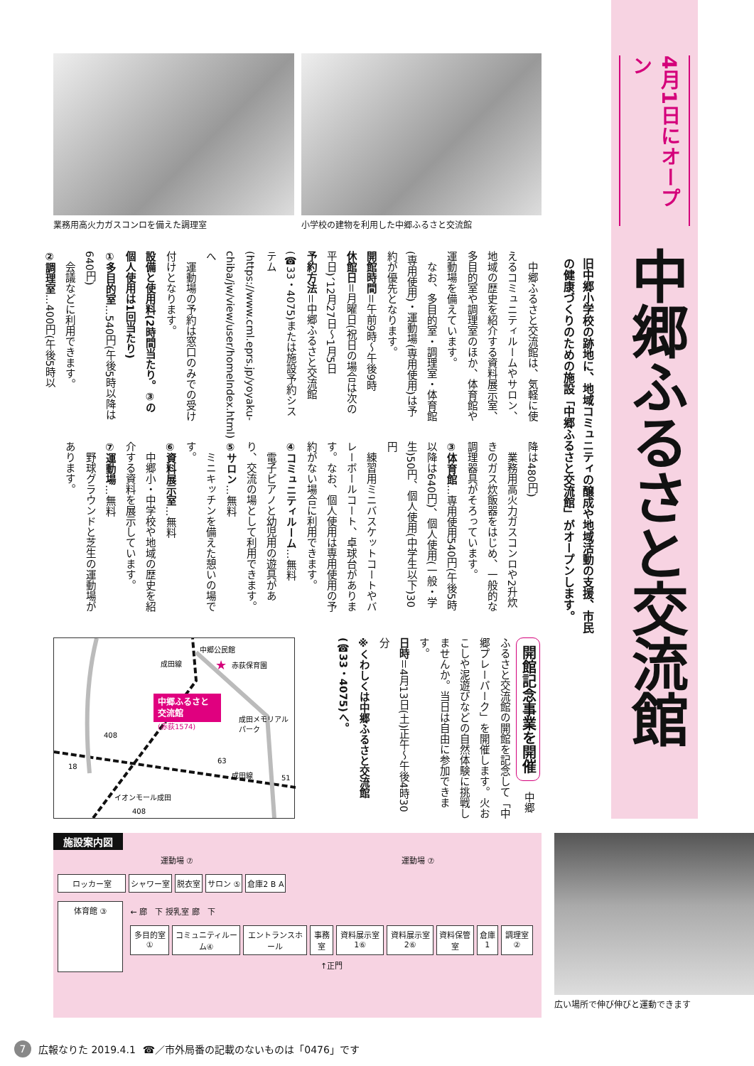4月1日にオープン
中郷ふるさと交流館
旧中郷小学校の跡地に、地域コミュニティの醸成や地域活動の支援、市民の健康づくりのための施設「中郷ふるさと交流館」がオープンします。
業務用高火力ガスコンロを備えた調理室 小学校の建物を利用した中郷ふるさと交流館
　中郷ふるさと交流館は、気軽に使えるコミュニティルームやサロン、地域の歴史を紹介する資料展示室、多目的室や調理室のほか、体育館や運動場を備えています。
　なお、多目的室・調理室・体育館(専用使用)・運動場(専用使用)は予約が優先となります。
開館時間＝午前9時～午後9時
休館日＝月曜日(祝日の場合は次の平日)、12月27日～1月5日
予約方法＝中郷ふるさと交流館(☎33・4075)または施設予約システム(https://www.cml.eprs.jp/yoyaku-chiba/jw/view/user/homeIndex.html)へ
　運動場の予約は窓口のみでの受け付けとなります。
設備と使用料(2時間当たり。③の個人使用は1回当たり)
①多目的室…540円(午後5時以降は640円)
　会議などに利用できます。
②調理室…400円(午後5時以
降は480円)
　業務用高火力ガスコンロや2升炊きのガス炊飯器をはじめ、一般的な調理器具がそろっています。
③体育館…専用使用540円(午後5時以降は640円)、個人使用(一般・学生)50円、個人使用(中学生以下)30円
　練習用ミニバスケットコートやバレーボールコート、卓球台があります。なお、個人使用は専用使用の予約がない場合に利用できます。
④コミュニティルーム…無料
　電子ピアノと幼児用の遊具があり、交流の場として利用できます。
⑤サロン…無料
　ミニキッチンを備えた憩いの場です。
⑥資料展示室…無料
　中郷小・中学校や地域の歴史を紹介する資料を展示しています。
⑦運動場…無料
　野球グラウンドと芝生の運動場があります。
中郷公民館
赤荻保育園
★
中郷ふるさと
交流館
(赤荻1574)
成田メモリアル
パーク
成田線
成田線
イオンモール成田
408
18
63
51
408
開館記念事業を開催　中郷ふるさと交流館の開館を記念して「中郷プレーパーク」を開催します。火おこしや泥遊びなどの自然体験に挑戦しませんか。当日は自由に参加できます。
日時＝4月13日(土)正午～午後4時30分
※くわしくは中郷ふるさと交流館(☎33・4075)へ。
施設案内図
運動場 ⑦ 運動場 ⑦
ロッカー室 シャワー室 脱衣室 サロン ⑤ 倉庫2 B A
体育館 ③
← 廊　下 授乳室 廊　下
多目的室 ① コミュニティルーム④ エントランスホール 事務室 資料展示室1⑥ 資料展示室2⑥ 資料保管室 倉庫1 調理室 ②
↑正門
広い場所で伸び伸びと運動できます
7 広報なりた 2019.4.1 ☎／市外局番の記載のないものは「0476」です